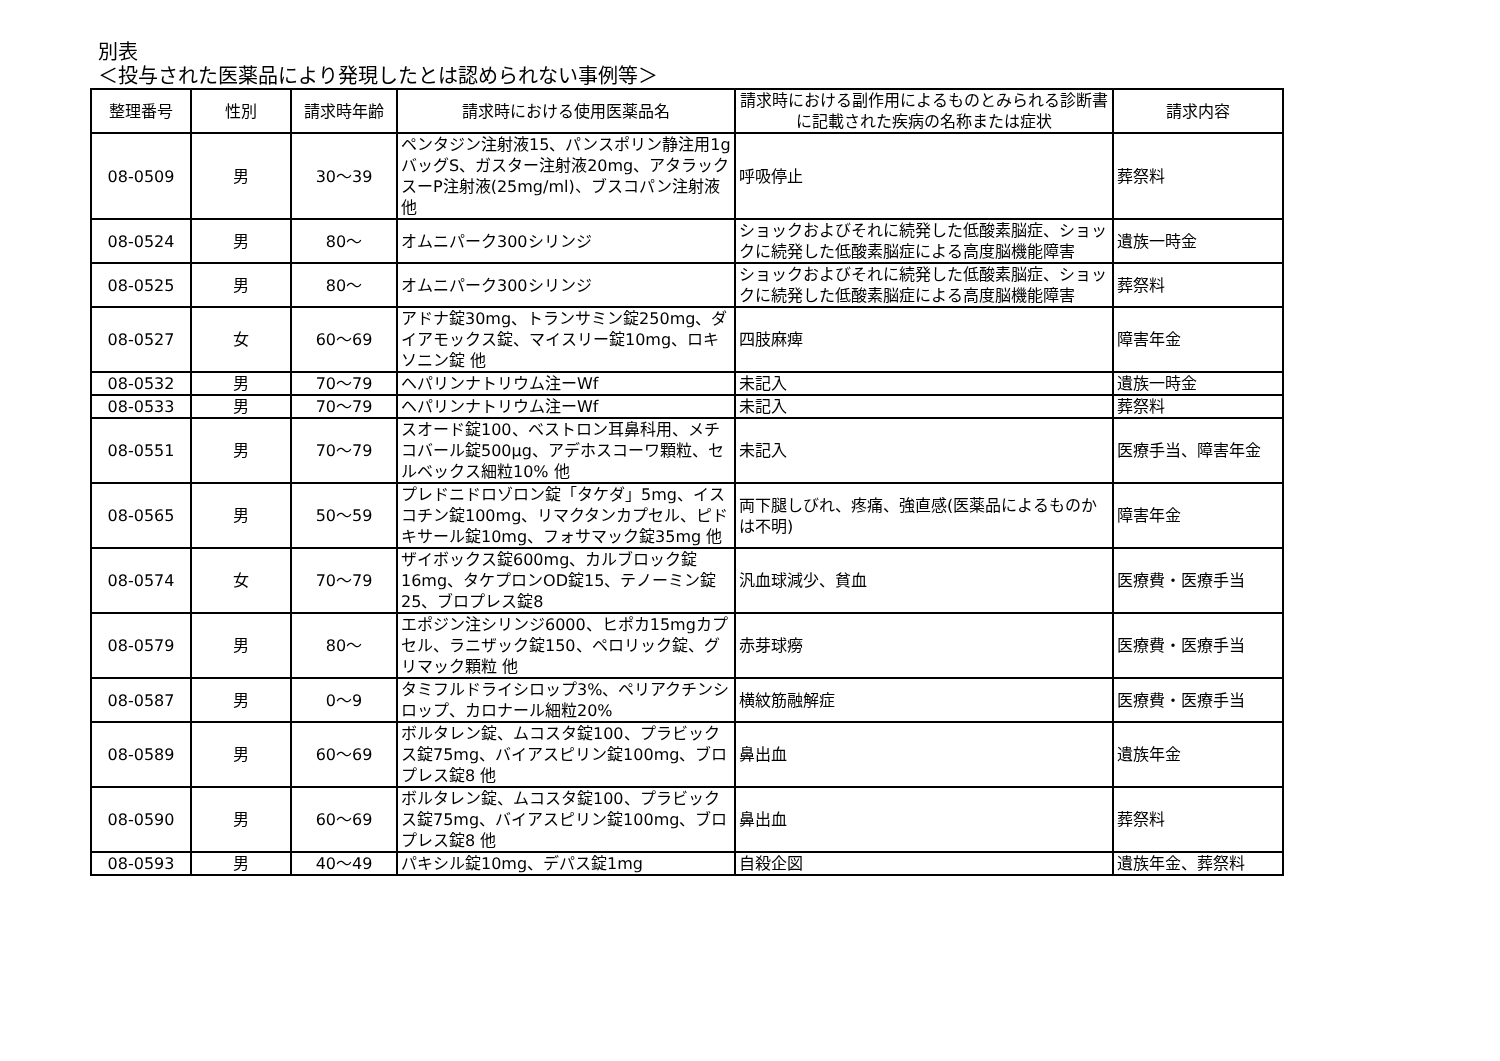別表
＜投与された医薬品により発現したとは認められない事例等＞
| 整理番号 | 性別 | 請求時年齢 | 請求時における使用医薬品名 | 請求時における副作用によるものとみられる診断書に記載された疾病の名称または症状 | 請求内容 |
| --- | --- | --- | --- | --- | --- |
| 08-0509 | 男 | 30〜39 | ペンタジン注射液15、パンスポリン静注用1gバッグS、ガスター注射液20mg、アタラックスーP注射液(25mg/ml)、ブスコパン注射液 他 | 呼吸停止 | 葬祭料 |
| 08-0524 | 男 | 80〜 | オムニパーク300シリンジ | ショックおよびそれに続発した低酸素脳症、ショックに続発した低酸素脳症による高度脳機能障害 | 遺族一時金 |
| 08-0525 | 男 | 80〜 | オムニパーク300シリンジ | ショックおよびそれに続発した低酸素脳症、ショックに続発した低酸素脳症による高度脳機能障害 | 葬祭料 |
| 08-0527 | 女 | 60〜69 | アドナ錠30mg、トランサミン錠250mg、ダイアモックス錠、マイスリー錠10mg、ロキソニン錠 他 | 四肢麻痺 | 障害年金 |
| 08-0532 | 男 | 70〜79 | ヘパリンナトリウム注ーWf | 未記入 | 遺族一時金 |
| 08-0533 | 男 | 70〜79 | ヘパリンナトリウム注ーWf | 未記入 | 葬祭料 |
| 08-0551 | 男 | 70〜79 | スオード錠100、ベストロン耳鼻科用、メチコバール錠500μg、アデホスコーワ顆粒、セルベックス細粒10% 他 | 未記入 | 医療手当、障害年金 |
| 08-0565 | 男 | 50〜59 | プレドニドロゾロン錠「タケダ」5mg、イスコチン錠100mg、リマクタンカプセル、ピドキサール錠10mg、フォサマック錠35mg 他 | 両下腿しびれ、疼痛、強直感(医薬品によるものかは不明) | 障害年金 |
| 08-0574 | 女 | 70〜79 | ザイボックス錠600mg、カルブロック錠16mg、タケプロンOD錠15、テノーミン錠25、ブロプレス錠8 | 汎血球減少、貧血 | 医療費・医療手当 |
| 08-0579 | 男 | 80〜 | エポジン注シリンジ6000、ヒポカ15mgカプセル、ラニザック錠150、ペロリック錠、グリマック顆粒 他 | 赤芽球癆 | 医療費・医療手当 |
| 08-0587 | 男 | 0〜9 | タミフルドライシロップ3%、ペリアクチンシロップ、カロナール細粒20% | 横紋筋融解症 | 医療費・医療手当 |
| 08-0589 | 男 | 60〜69 | ボルタレン錠、ムコスタ錠100、プラビックス錠75mg、バイアスピリン錠100mg、ブロプレス錠8 他 | 鼻出血 | 遺族年金 |
| 08-0590 | 男 | 60〜69 | ボルタレン錠、ムコスタ錠100、プラビックス錠75mg、バイアスピリン錠100mg、ブロプレス錠8 他 | 鼻出血 | 葬祭料 |
| 08-0593 | 男 | 40〜49 | パキシル錠10mg、デパス錠1mg | 自殺企図 | 遺族年金、葬祭料 |